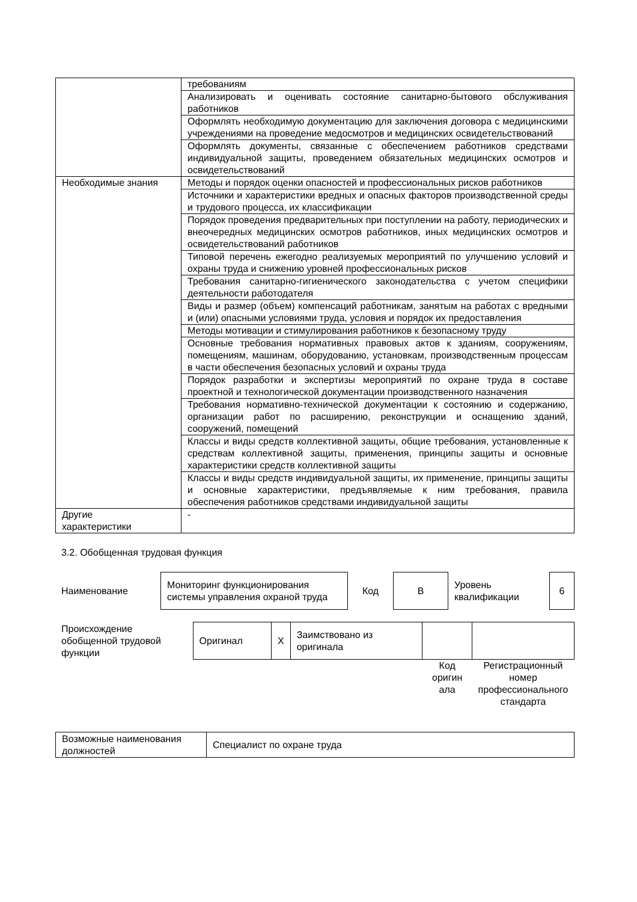| | требованиям |
| | Анализировать и оценивать состояние санитарно-бытового обслуживания работников |
| | Оформлять необходимую документацию для заключения договора с медицинскими учреждениями на проведение медосмотров и медицинских освидетельствований |
| | Оформлять документы, связанные с обеспечением работников средствами индивидуальной защиты, проведением обязательных медицинских осмотров и освидетельствований |
| Необходимые знания | Методы и порядок оценки опасностей и профессиональных рисков работников |
| | Источники и характеристики вредных и опасных факторов производственной среды и трудового процесса, их классификации |
| | Порядок проведения предварительных при поступлении на работу, периодических и внеочередных медицинских осмотров работников, иных медицинских осмотров и освидетельствований работников |
| | Типовой перечень ежегодно реализуемых мероприятий по улучшению условий и охраны труда и снижению уровней профессиональных рисков |
| | Требования санитарно-гигиенического законодательства с учетом специфики деятельности работодателя |
| | Виды и размер (объем) компенсаций работникам, занятым на работах с вредными и (или) опасными условиями труда, условия и порядок их предоставления |
| | Методы мотивации и стимулирования работников к безопасному труду |
| | Основные требования нормативных правовых актов к зданиям, сооружениям, помещениям, машинам, оборудованию, установкам, производственным процессам в части обеспечения безопасных условий и охраны труда |
| | Порядок разработки и экспертизы мероприятий по охране труда в составе проектной и технологической документации производственного назначения |
| | Требования нормативно-технической документации к состоянию и содержанию, организации работ по расширению, реконструкции и оснащению зданий, сооружений, помещений |
| | Классы и виды средств коллективной защиты, общие требования, установленные к средствам коллективной защиты, применения, принципы защиты и основные характеристики средств коллективной защиты |
| | Классы и виды средств индивидуальной защиты, их применение, принципы защиты и основные характеристики, предъявляемые к ним требования, правила обеспечения работников средствами индивидуальной защиты |
| Другие характеристики | - |
3.2. Обобщенная трудовая функция
| Наименование | Мониторинг функционирования системы управления охраной труда | Код | В | Уровень квалификации | 6 |
| Происхождение обобщенной трудовой функции | Оригинал | X | Заимствовано из оригинала | | |
| | | | | Код оригин ала | Регистрационный номер профессионального стандарта |
| Возможные наименования должностей | Специалист по охране труда |